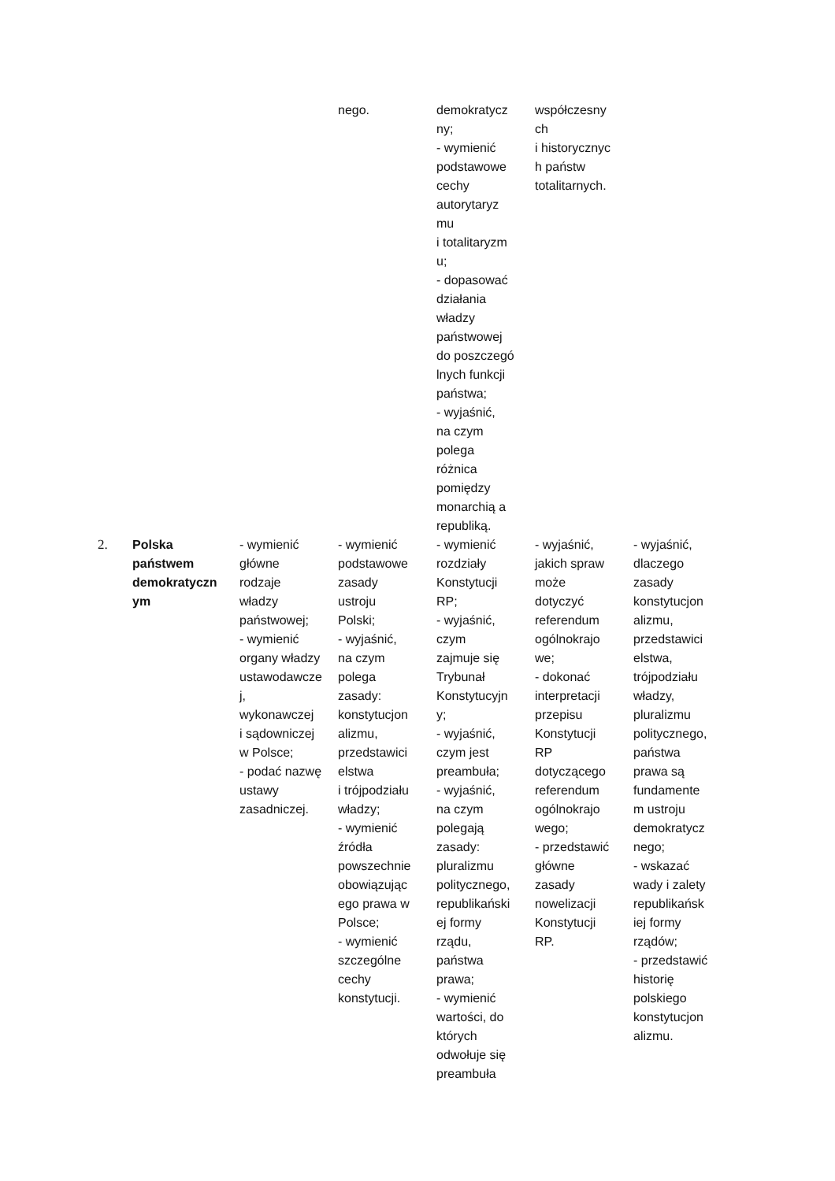| | | | nego. | demokratycz ny; - wymienić podstawowe cechy autorytaryz mu i totalitaryzm u; - dopasować działania władzy państwowej do poszczegó lnych funkcji państwa; - wyjaśnić, na czym polega różnica pomiędzy monarchią a republiką. | współczesny ch i historycznyc h państw totalitarnych. | |
| 2. | Polska państwem demokratyczn ym | - wymienić główne rodzaje władzy państwowej; - wymienić organy władzy ustawodawcze j, wykonawczej i sądowniczej w Polsce; - podać nazwę ustawy zasadniczej. | - wymienić podstawowe zasady ustroju Polski; - wyjaśnić, na czym polega zasady: konstytucjon alizmu, przedstawici elstwa i trójpodziału władzy; - wymienić źródła powszechnie obowiązując ego prawa w Polsce; - wymienić szczególne cechy konstytucji. | - wymienić rozdziały Konstytucji RP; - wyjaśnić, czym zajmuje się Trybunał Konstytucyjn y; - wyjaśnić, czym jest preambuła; - wyjaśnić, na czym polegają zasady: pluralizmu politycznego, republikański ej formy rządu, państwa prawa; - wymienić wartości, do których odwołuje się preambuła | - wyjaśnić, jakich spraw może dotyczyć referendum ogólnokrajo we; - dokonać interpretacji przepisu Konstytucji RP dotyczącego referendum ogólnokrajo wego; - przedstawić główne zasady nowelizacji Konstytucji RP. | - wyjaśnić, dlaczego zasady konstytucjon alizmu, przedstawici elstwa, trójpodziału władzy, pluralizmu politycznego, państwa prawa są fundamente m ustroju demokratycz nego; - wskazać wady i zalety republikańsk iej formy rządów; - przedstawić historię polskiego konstytucjon alizmu. |